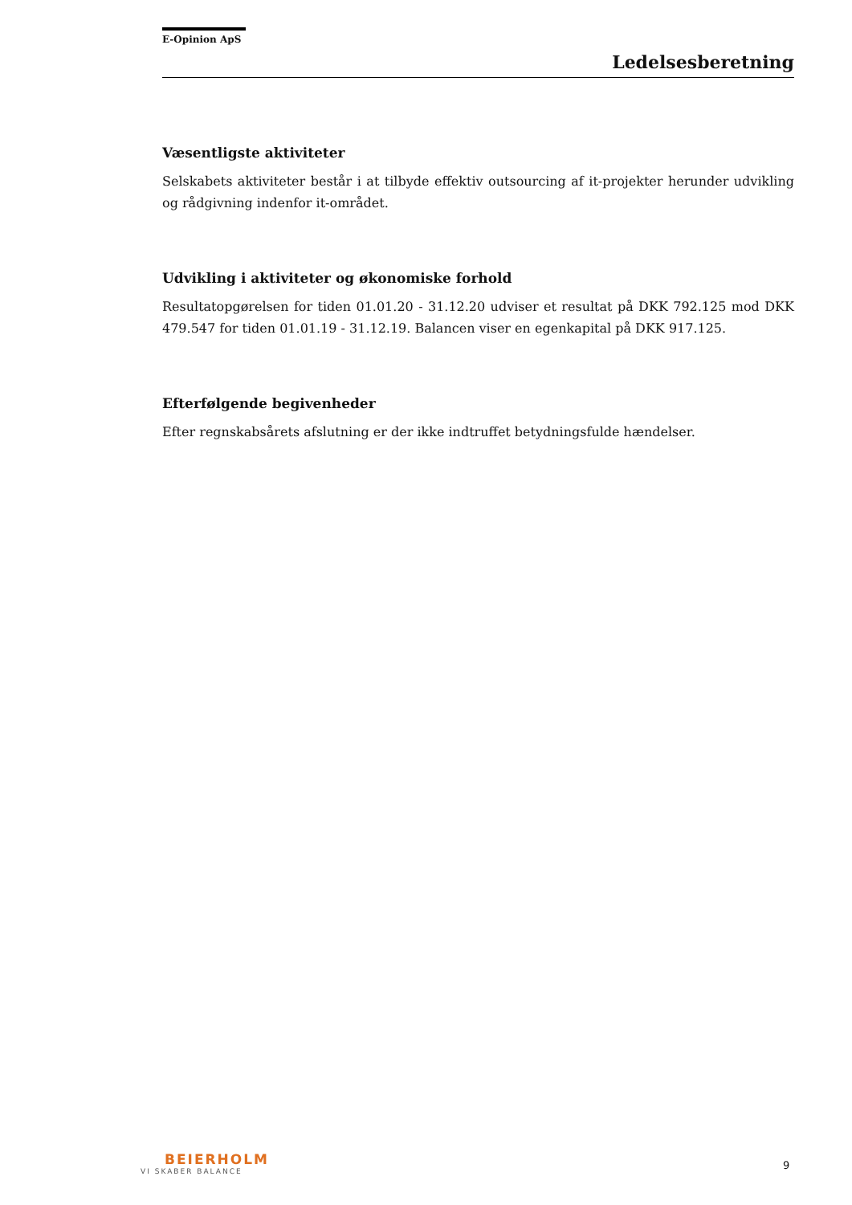E-Opinion ApS
Ledelsesberetning
Væsentligste aktiviteter
Selskabets aktiviteter består i at tilbyde effektiv outsourcing af it-projekter herunder udvikling og rådgivning indenfor it-området.
Udvikling i aktiviteter og økonomiske forhold
Resultatopgørelsen for tiden 01.01.20 - 31.12.20 udviser et resultat på DKK 792.125 mod DKK 479.547 for tiden 01.01.19 - 31.12.19. Balancen viser en egenkapital på DKK 917.125.
Efterfølgende begivenheder
Efter regnskabsårets afslutning er der ikke indtruffet betydningsfulde hændelser.
BEIERHOLM
VI SKABER BALANCE
9